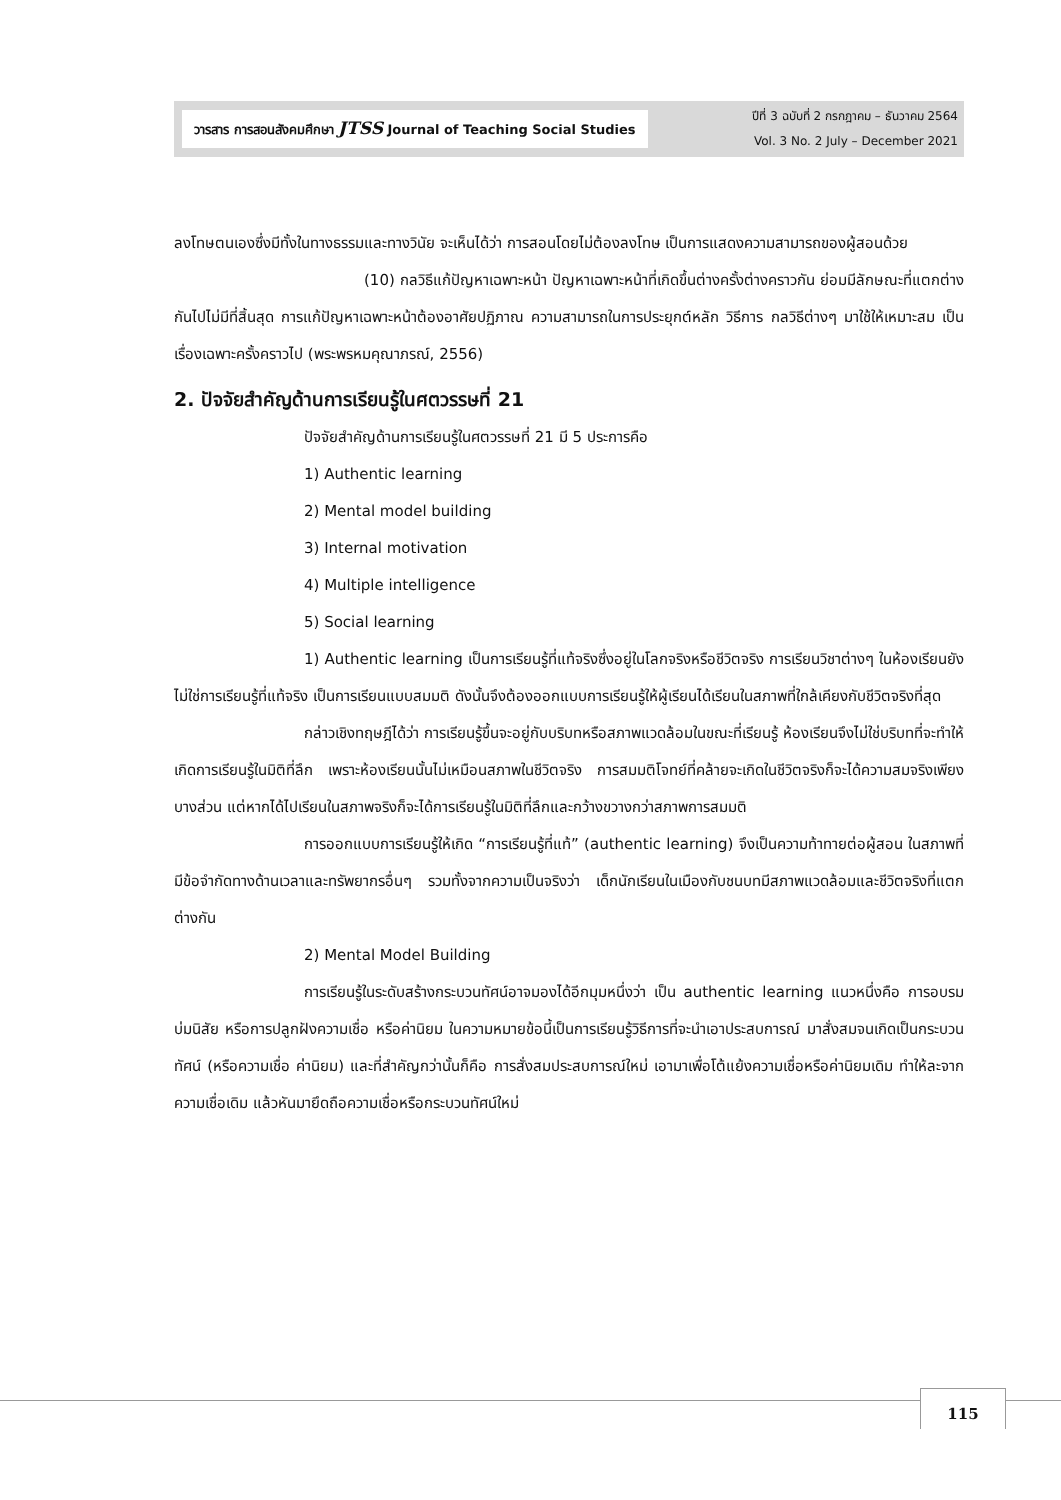วารสาร การสอนสังคมศึกษา JTSS Journal of Teaching Social Studies
ปีที่ 3 ฉบับที่ 2 กรกฎาคม – ธันวาคม 2564
Vol. 3 No. 2 July – December 2021
ลงโทษตนเองซึ่งมีทั้งในทางธรรมและทางวินัย จะเห็นได้ว่า การสอนโดยไม่ต้องลงโทษ เป็นการแสดงความสามารถของผู้สอนด้วย
(10) กลวิธีแก้ปัญหาเฉพาะหน้า ปัญหาเฉพาะหน้าที่เกิดขึ้นต่างครั้งต่างคราวกัน ย่อมมีลักษณะที่แตกต่างกันไปไม่มีที่สิ้นสุด การแก้ปัญหาเฉพาะหน้าต้องอาศัยปฏิภาณ ความสามารถในการประยุกต์หลัก วิธีการ กลวิธีต่างๆ มาใช้ให้เหมาะสม เป็นเรื่องเฉพาะครั้งคราวไป (พระพรหมคุณาภรณ์, 2556)
2. ปัจจัยสำคัญด้านการเรียนรู้ในศตวรรษที่ 21
ปัจจัยสำคัญด้านการเรียนรู้ในศตวรรษที่ 21 มี 5 ประการคือ
1) Authentic learning
2) Mental model building
3) Internal motivation
4) Multiple intelligence
5) Social learning
1) Authentic learning เป็นการเรียนรู้ที่แท้จริงซึ่งอยู่ในโลกจริงหรือชีวิตจริง การเรียนวิชาต่างๆ ในห้องเรียนยังไม่ใช่การเรียนรู้ที่แท้จริง เป็นการเรียนแบบสมมติ ดังนั้นจึงต้องออกแบบการเรียนรู้ให้ผู้เรียนได้เรียนในสภาพที่ใกล้เคียงกับชีวิตจริงที่สุด
กล่าวเชิงทฤษฎีได้ว่า การเรียนรู้ขึ้นจะอยู่กับบริบทหรือสภาพแวดล้อมในขณะที่เรียนรู้ ห้องเรียนจึงไม่ใช่บริบทที่จะทำให้เกิดการเรียนรู้ในมิติที่ลึก เพราะห้องเรียนนั้นไม่เหมือนสภาพในชีวิตจริง การสมมติโจทย์ที่คล้ายจะเกิดในชีวิตจริงก็จะได้ความสมจริงเพียงบางส่วน แต่หากได้ไปเรียนในสภาพจริงก็จะได้การเรียนรู้ในมิติที่ลึกและกว้างขวางกว่าสภาพการสมมติ
การออกแบบการเรียนรู้ให้เกิด “การเรียนรู้ที่แท้” (authentic learning) จึงเป็นความท้าทายต่อผู้สอน ในสภาพที่มีข้อจำกัดทางด้านเวลาและทรัพยากรอื่นๆ รวมทั้งจากความเป็นจริงว่า เด็กนักเรียนในเมืองกับชนบทมีสภาพแวดล้อมและชีวิตจริงที่แตกต่างกัน
2) Mental Model Building
การเรียนรู้ในระดับสร้างกระบวนทัศน์อาจมองได้อีกมุมหนึ่งว่า เป็น authentic learning แนวหนึ่งคือ การอบรมบ่มนิสัย หรือการปลูกฝังความเชื่อ หรือค่านิยม ในความหมายข้อนี้เป็นการเรียนรู้วิธีการที่จะนำเอาประสบการณ์ มาสั่งสมจนเกิดเป็นกระบวนทัศน์ (หรือความเชื่อ ค่านิยม) และที่สำคัญกว่านั้นก็คือ การสั่งสมประสบการณ์ใหม่ เอามาเพื่อโต้แย้งความเชื่อหรือค่านิยมเดิม ทำให้ละจากความเชื่อเดิม แล้วหันมายึดถือความเชื่อหรือกระบวนทัศน์ใหม่
115